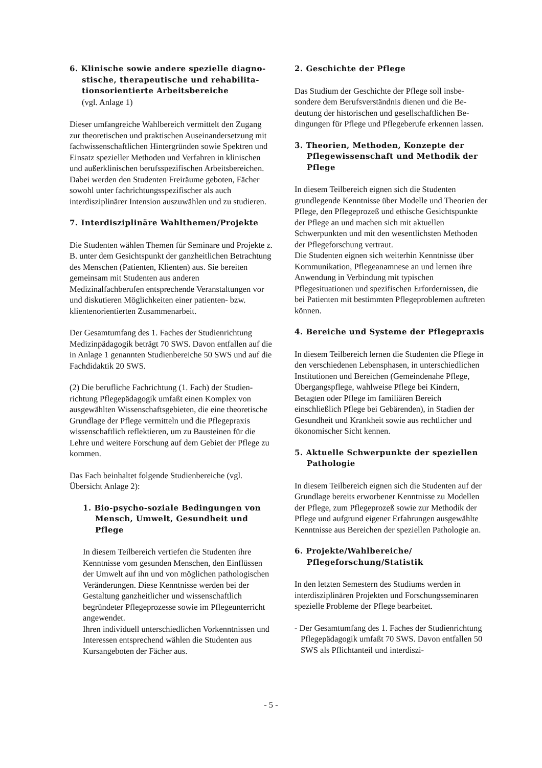6. Klinische sowie andere spezielle diagno­stische, therapeutische und rehabilita­tionsorientierte Arbeitsbereiche
(vgl. Anlage 1)
Dieser umfangreiche Wahlbereich vermittelt den Zu­gang zur theoretischen und praktischen Auseinander­setzung mit fachwissenschaftlichen Hintergründen sowie Spektren und Einsatz spezieller Methoden und Verfahren in klinischen und außerklinischen berufsspe­zifischen Arbeitsbereichen. Dabei werden den Studen­ten Freiräume geboten, Fächer sowohl unter fachrich­tungsspezifischer als auch interdisziplinärer Intension auszuwählen und zu studieren.
7. Interdisziplinäre Wahlthemen/Projekte
Die Studenten wählen Themen für Seminare und Pro­jekte z. B. unter dem Gesichtspunkt der ganzheitlichen Betrachtung des Menschen (Patienten, Klienten) aus. Sie bereiten gemeinsam mit Studenten aus anderen Medizinalfachberufen entsprechende Veranstaltungen vor und diskutieren Möglichkeiten einer patienten- bzw. klientenorientierten Zusammenarbeit.
Der Gesamtumfang des 1. Faches der Studienrichtung Medizinpädagogik beträgt 70 SWS. Davon entfallen auf die in Anlage 1 genannten Studienbereiche 50 SWS und auf die Fachdidaktik 20 SWS.
(2) Die berufliche Fachrichtung (1. Fach) der Studien­richtung Pflegepädagogik umfaßt einen Komplex von ausgewählten Wissenschaftsgebieten, die eine theoreti­sche Grundlage der Pflege vermitteln und die Pflege­praxis wissenschaftlich reflektieren, um zu Bausteinen für die Lehre und weitere Forschung auf dem Gebiet der Pflege zu kommen.
Das Fach beinhaltet folgende Studienbereiche (vgl. Übersicht Anlage 2):
1. Bio-psycho-soziale Bedingungen von Mensch, Umwelt, Gesundheit und Pflege
In diesem Teilbereich vertiefen die Studenten ihre Kenntnisse vom gesunden Menschen, den Einflüs­sen der Umwelt auf ihn und von möglichen patho­logischen Veränderungen. Diese Kenntnisse werden bei der Gestaltung ganzheitlicher und wissenschaft­lich begründeter Pflegeprozesse sowie im Pflegeun­terricht angewendet.
Ihren individuell unterschiedlichen Vorkenntnissen und Interessen entsprechend wählen die Studenten aus Kursangeboten der Fächer aus.
2. Geschichte der Pflege
Das Studium der Geschichte der Pflege soll insbe­sondere dem Berufsverständnis dienen und die Be­deutung der historischen und gesellschaftlichen Be­dingungen für Pflege und Pflegeberufe erkennen lassen.
3. Theorien, Methoden, Konzepte der Pflegewissenschaft und Methodik der Pflege
In diesem Teilbereich eignen sich die Studenten grundlegende Kenntnisse über Modelle und Theo­rien der Pflege, den Pflegeprozeß und ethische Ge­sichtspunkte der Pflege an und machen sich mit ak­tuellen Schwerpunkten und mit den wesentlichsten Methoden der Pflegeforschung vertraut.
Die Studenten eignen sich weiterhin Kenntnisse über Kommunikation, Pflegeanamnese an und ler­nen ihre Anwendung in Verbindung mit typischen Pflegesituationen und spezifischen Erfordernissen, die bei Patienten mit bestimmten Pflegeproblemen auftreten können.
4. Bereiche und Systeme der Pflegepraxis
In diesem Teilbereich lernen die Studenten die Pfle­ge in den verschiedenen Lebensphasen, in unter­schiedlichen Institutionen und Bereichen (Gemein­denahe Pflege, Übergangspflege, wahlweise Pflege bei Kindern, Betagten oder Pflege im familiären Be­reich einschließlich Pflege bei Gebärenden), in Sta­dien der Gesundheit und Krankheit sowie aus recht­licher und ökonomischer Sicht kennen.
5. Aktuelle Schwerpunkte der speziellen Pathologie
In diesem Teilbereich eignen sich die Studenten auf der Grundlage bereits erworbener Kenntnisse zu Modellen der Pflege, zum Pflegeprozeß sowie zur Methodik der Pflege und aufgrund eigener Erfahrun­gen ausgewählte Kenntnisse aus Bereichen der spe­ziellen Pathologie an.
6. Projekte/Wahlbereiche/ Pflegeforschung/Statistik
In den letzten Semestern des Studiums werden in interdisziplinären Projekten und Forschungssemina­ren spezielle Probleme der Pflege bearbeitet.
- Der Gesamtumfang des 1. Faches der Studienrich­tung Pflegepädagogik umfaßt 70 SWS. Davon entfallen 50 SWS als Pflichtanteil und interdiszi-
- 5 -